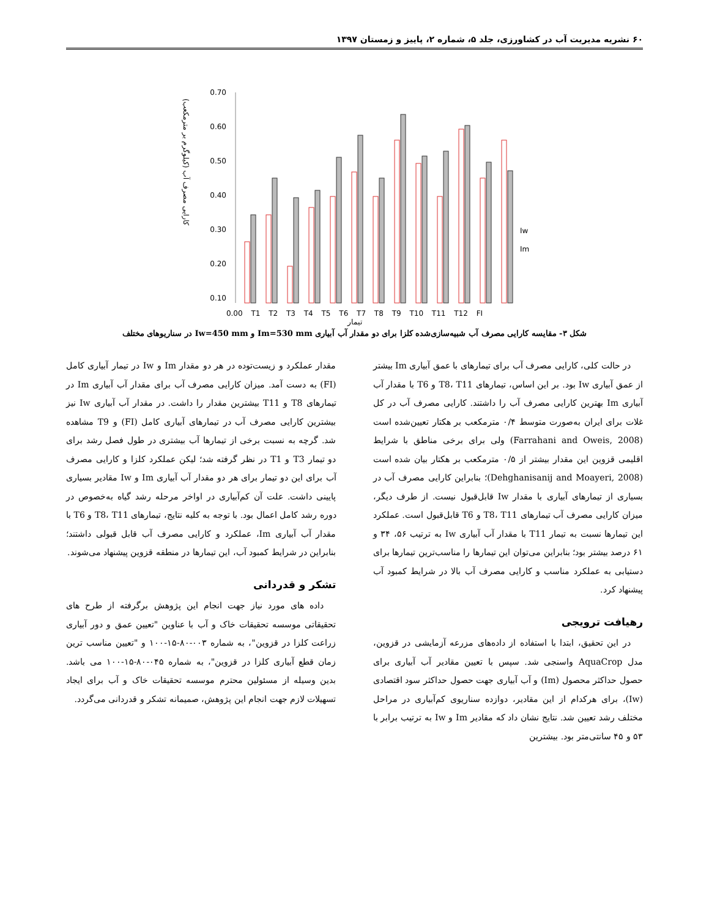۶۰ نشریه مدیریت آب در کشاورزی، جلد ۵، شماره ۲، پاییز و زمستان ۱۳۹۷
کارایی مصرف آب (کیلوگرم بر مترمکعب)
0.70
0.60
0.50
0.40
0.30
0.20
0.10
Iw
Im
0.00 T1 T2 T3 T4 T5 T6 T7 T8 T9 T10 T11 T12 FI
تیمار
شکل ۳- مقایسه کارایی مصرف آب شبیه‌سازی‌شده کلزا برای دو مقدار آب آبیاری Im=530 mm و Iw=450 mm در سناریوهای مختلف
در حالت کلی، کارایی مصرف آب برای تیمارهای با عمق آبیاری Im بیشتر از عمق آبیاری Iw بود. بر این اساس، تیمارهای T8، T11 و T6 با مقدار آب آبیاری Im بهترین کارایی مصرف آب را داشتند. کارایی مصرف آب در کل غلات برای ایران به‌صورت متوسط ۰/۴ مترمکعب بر هکتار تعیین‌شده است (Farrahani and Oweis, 2008) ولی برای برخی مناطق با شرایط اقلیمی قزوین این مقدار بیشتر از ۰/۵ مترمکعب بر هکتار بیان شده است (Dehghanisanij and Moayeri, 2008)؛ بنابراین کارایی مصرف آب در بسیاری از تیمارهای آبیاری با مقدار Iw قابل‌قبول نیست. از طرف دیگر، میزان کارایی مصرف آب تیمارهای T8، T11 و T6 قابل‌قبول است. عملکرد این تیمارها نسبت به تیمار T11 با مقدار آب آبیاری Iw به ترتیب ۵۶، ۳۴ و ۶۱ درصد بیشتر بود؛ بنابراین می‌توان این تیمارها را مناسب‌ترین تیمارها برای دستیابی به عملکرد مناسب و کارایی مصرف آب بالا در شرایط کمبود آب پیشنهاد کرد.
رهیافت ترویجی
در این تحقیق، ابتدا با استفاده از داده‌های مزرعه آزمایشی در قزوین، مدل AquaCrop واسنجی شد. سپس با تعیین مقادیر آب آبیاری برای حصول حداکثر محصول (Im) و آب آبیاری جهت حصول حداکثر سود اقتصادی (Iw)، برای هرکدام از این مقادیر، دوازده سناریوی کم‌آبیاری در مراحل مختلف رشد تعیین شد. نتایج نشان داد که مقادیر Im و Iw به ترتیب برابر با ۵۳ و ۴۵ سانتی‌متر بود. بیشترین
مقدار عملکرد و زیست‌توده در هر دو مقدار Im و Iw در تیمار آبیاری کامل (FI) به دست آمد. میزان کارایی مصرف آب برای مقدار آب آبیاری Im در تیمارهای T8 و T11 بیشترین مقدار را داشت. در مقدار آب آبیاری Iw نیز بیشترین کارایی مصرف آب در تیمارهای آبیاری کامل (FI) و T9 مشاهده شد. گرچه به نسبت برخی از تیمارها آب بیشتری در طول فصل رشد برای دو تیمار T3 و T1 در نظر گرفته شد؛ لیکن عملکرد کلزا و کارایی مصرف آب برای این دو تیمار برای هر دو مقدار آب آبیاری Im و Iw مقادیر بسیاری پایینی داشت. علت آن کم‌آبیاری در اواخر مرحله رشد گیاه به‌خصوص در دوره رشد کامل اعمال بود. با توجه به کلیه نتایج، تیمارهای T8، T11 و T6 با مقدار آب آبیاری Im، عملکرد و کارایی مصرف آب قابل قبولی داشتند؛ بنابراین در شرایط کمبود آب، این تیمارها در منطقه قزوین پیشنهاد می‌شوند.
تشکر و قدردانی
داده های مورد نیاز جهت انجام این پژوهش برگرفته از طرح های تحقیقاتی موسسه تحقیقات خاک و آب با عناوین "تعیین عمق و دور آبیاری زراعت کلزا در قزوین"، به شماره ۰۰۳-۸۰-۱۵-۱۰۰ و "تعیین مناسب ترین زمان قطع آبیاری کلزا در قزوین"، به شماره ۰۴۵-۸۰-۱۵-۱۰۰ می باشد. بدین وسیله از مسئولین محترم موسسه تحقیقات خاک و آب برای ایجاد تسهیلات لازم جهت انجام این پژوهش، صمیمانه تشکر و قدردانی می‌گردد.